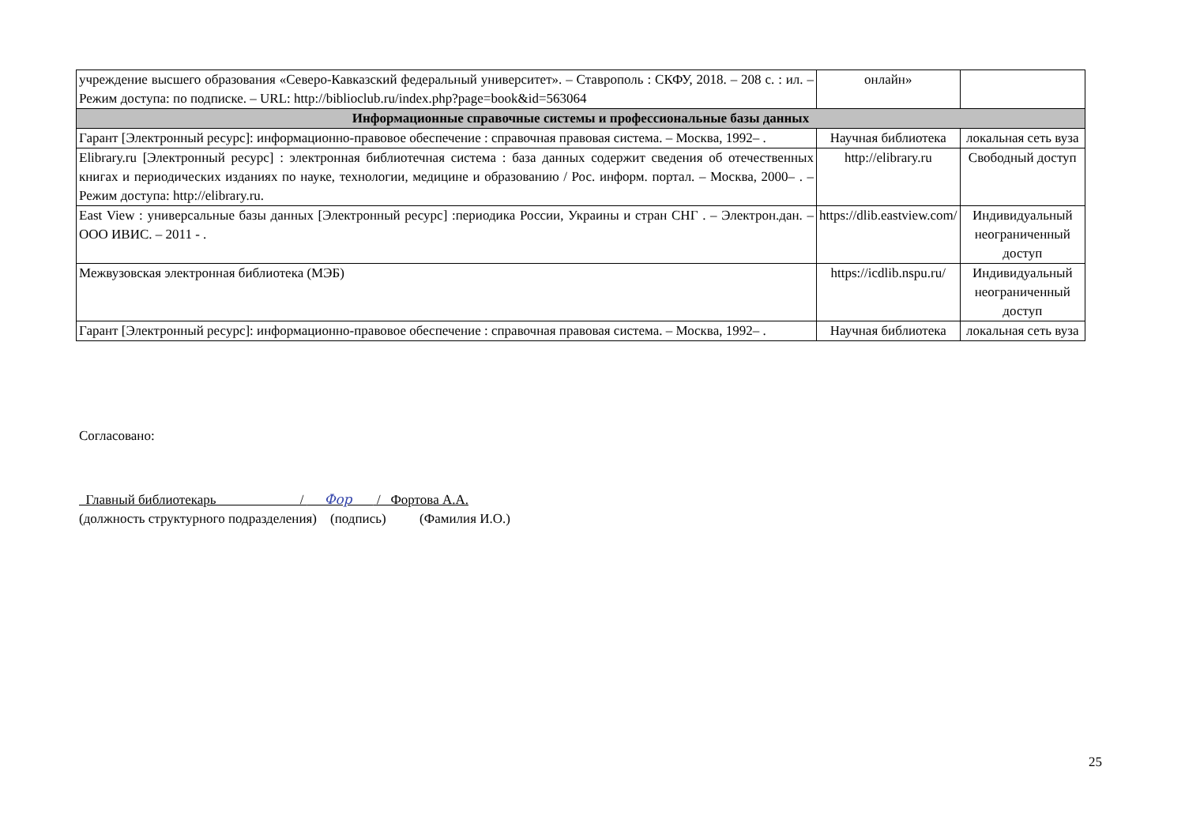| учреждение высшего образования «Северо-Кавказский федеральный университет». – Ставрополь : СКФУ, 2018. – 208 с. : ил. – Режим доступа: по подписке. – URL: http://biblioclub.ru/index.php?page=book&id=563064 | онлайн» | |
| Информационные справочные системы и профессиональные базы данных | | |
| Гарант [Электронный ресурс]: информационно-правовое обеспечение : справочная правовая система. – Москва, 1992– . | Научная библиотека | локальная сеть вуза |
| Elibrary.ru [Электронный ресурс] : электронная библиотечная система : база данных содержит сведения об отечественных книгах и периодических изданиях по науке, технологии, медицине и образованию / Рос. информ. портал. – Москва, 2000– . – Режим доступа: http://elibrary.ru. | http://elibrary.ru | Свободный доступ |
| East View : универсальные базы данных [Электронный ресурс] :периодика России, Украины и стран СНГ . – Электрон.дан. – ООО ИВИС. – 2011 - . | https://dlib.eastview.com/ | Индивидуальный неограниченный доступ |
| Межвузовская электронная библиотека (МЭБ) | https://icdlib.nspu.ru/ | Индивидуальный неограниченный доступ |
| Гарант [Электронный ресурс]: информационно-правовое обеспечение : справочная правовая система. – Москва, 1992– . | Научная библиотека | локальная сеть вуза |
Согласовано:
Главный библиотекарь / Фор / Фортова А.А.
(должность структурного подразделения) (подпись) (Фамилия И.О.)
25